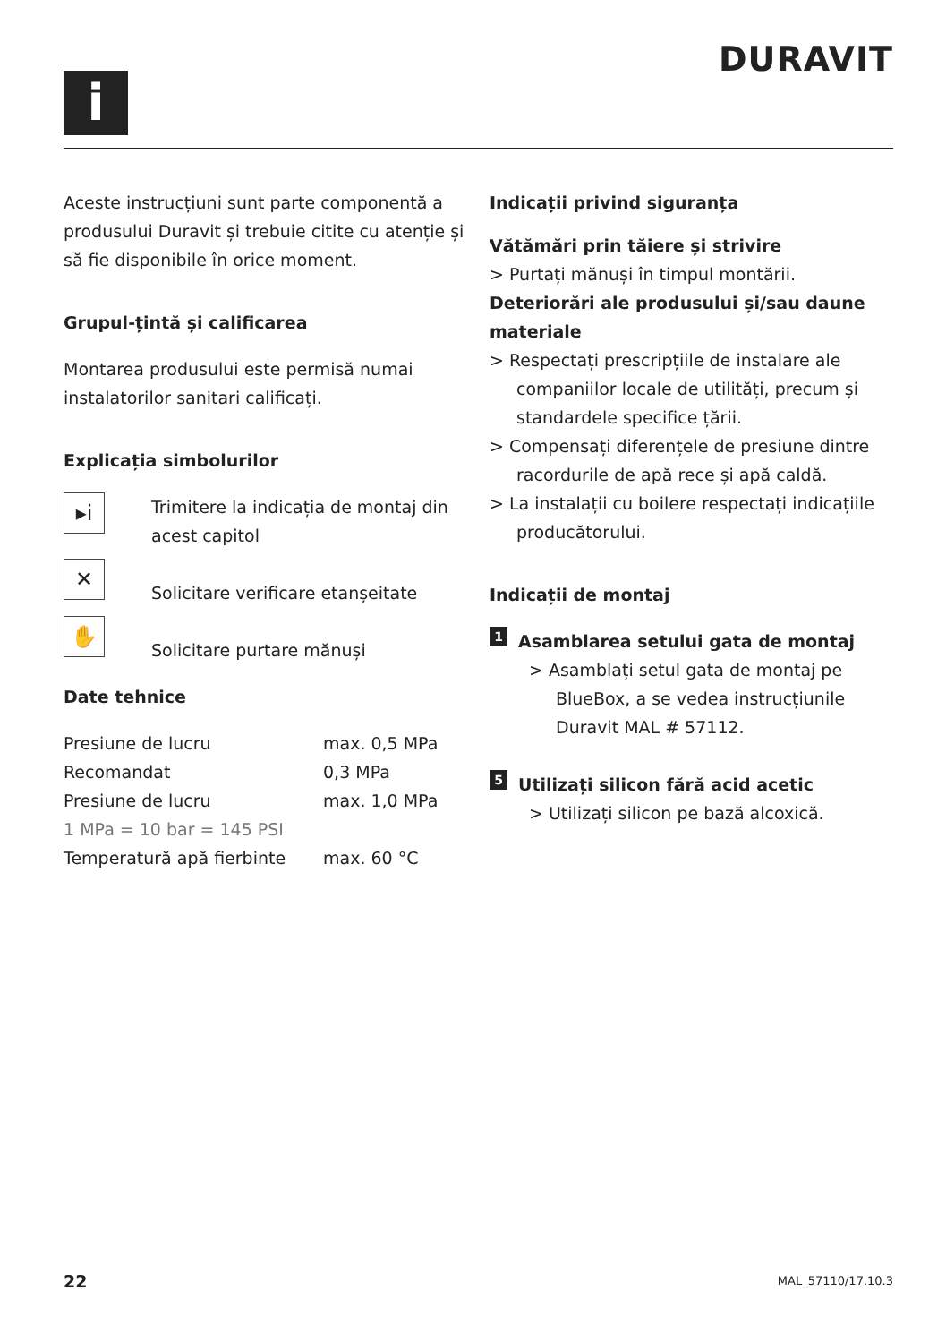i
DURAVIT
Aceste instrucțiuni sunt parte componentă a produsului Duravit și trebuie citite cu atenție și să fie disponibile în orice moment.
Grupul-țintă și calificarea
Montarea produsului este permisă numai instalatorilor sanitari calificați.
Explicația simbolurilor
▸i
Trimitere la indicația de montaj din acest capitol
✕
Solicitare verificare etanșeitate
✋
Solicitare purtare mănuși
Date tehnice
| Presiune de lucru | max. 0,5 MPa |
| Recomandat | 0,3 MPa |
| Presiune de lucru | max. 1,0 MPa |
| 1 MPa = 10 bar = 145 PSI | |
| Temperatură apă fierbinte | max. 60 °C |
Indicații privind siguranța
Vătămări prin tăiere și strivire
> Purtați mănuși în timpul montării.
Deteriorări ale produsului și/sau daune materiale
> Respectați prescripțiile de instalare ale companiilor locale de utilități, precum și standardele specifice țării.
> Compensați diferențele de presiune dintre racordurile de apă rece și apă caldă.
> La instalații cu boilere respectați indicațiile producătorului.
Indicații de montaj
1 Asamblarea setului gata de montaj
> Asamblați setul gata de montaj pe BlueBox, a se vedea instrucțiunile Duravit MAL # 57112.
5 Utilizați silicon fără acid acetic
> Utilizați silicon pe bază alcoxică.
22 MAL_57110/17.10.3